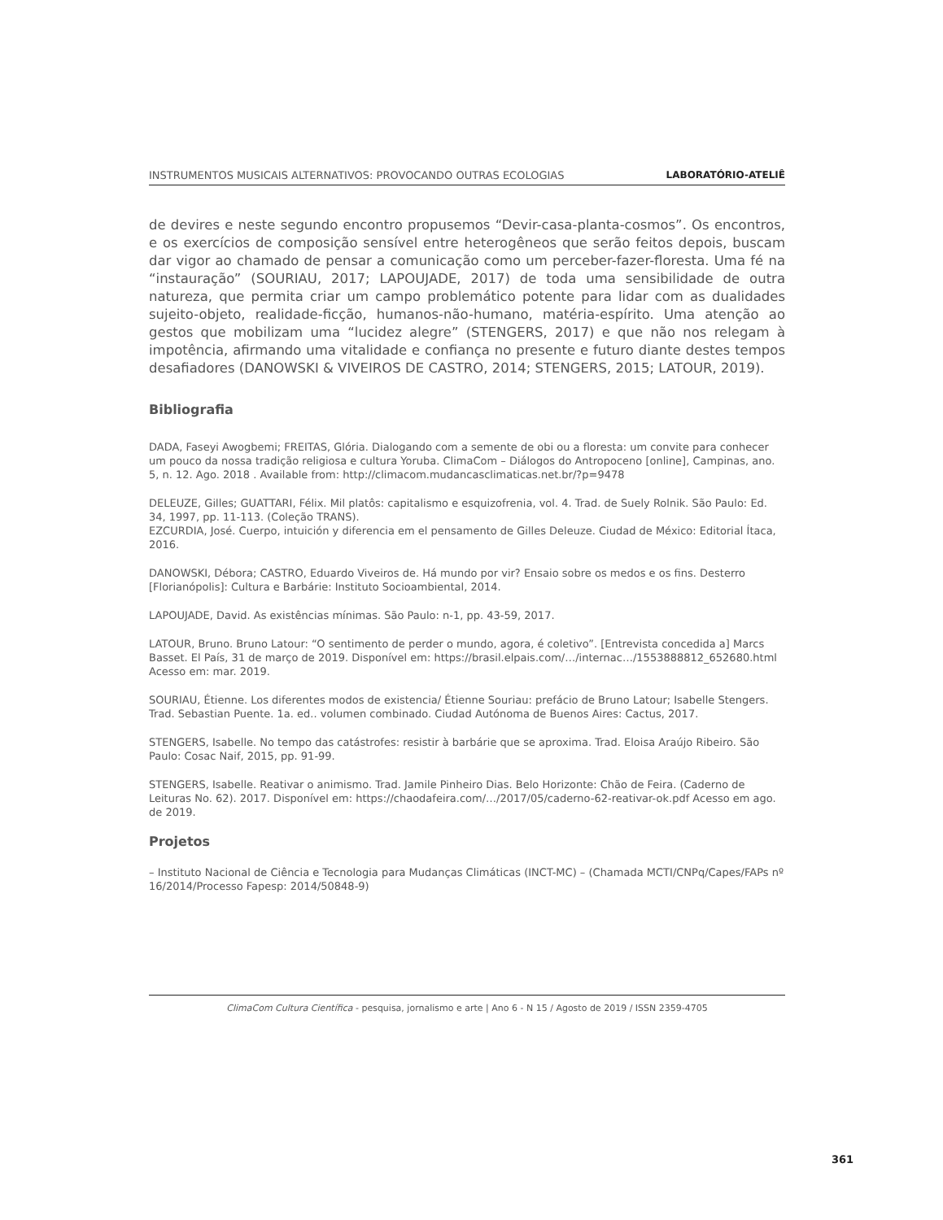INSTRUMENTOS MUSICAIS ALTERNATIVOS: PROVOCANDO OUTRAS ECOLOGIAS LABORATÓRIO-ATELIÊ
de devires e neste segundo encontro propusemos “Devir-casa-planta-cosmos”. Os encontros, e os exercícios de composição sensível entre heterogêneos que serão feitos depois, buscam dar vigor ao chamado de pensar a comunicação como um perceber-fazer-floresta. Uma fé na “instauração” (SOURIAU, 2017; LAPOUJADE, 2017) de toda uma sensibilidade de outra natureza, que permita criar um campo problemático potente para lidar com as dualidades sujeito-objeto, realidade-ficção, humanos-não-humano, matéria-espírito. Uma atenção ao gestos que mobilizam uma “lucidez alegre” (STENGERS, 2017) e que não nos relegam à impotência, afirmando uma vitalidade e confiança no presente e futuro diante destes tempos desafiadores (DANOWSKI & VIVEIROS DE CASTRO, 2014; STENGERS, 2015; LATOUR, 2019).
Bibliografia
DADA, Faseyi Awogbemi; FREITAS, Glória. Dialogando com a semente de obi ou a floresta: um convite para conhecer um pouco da nossa tradição religiosa e cultura Yoruba. ClimaCom – Diálogos do Antropoceno [online], Campinas, ano. 5, n. 12. Ago. 2018 . Available from: http://climacom.mudancasclimaticas.net.br/?p=9478
DELEUZE, Gilles; GUATTARI, Félix. Mil platôs: capitalismo e esquizofrenia, vol. 4. Trad. de Suely Rolnik. São Paulo: Ed. 34, 1997, pp. 11-113. (Coleção TRANS).
EZCURDIA, José. Cuerpo, intuición y diferencia em el pensamento de Gilles Deleuze. Ciudad de México: Editorial Ítaca, 2016.
DANOWSKI, Débora; CASTRO, Eduardo Viveiros de. Há mundo por vir? Ensaio sobre os medos e os fins. Desterro [Florianópolis]: Cultura e Barbárie: Instituto Socioambiental, 2014.
LAPOUJADE, David. As existências mínimas. São Paulo: n-1, pp. 43-59, 2017.
LATOUR, Bruno. Bruno Latour: “O sentimento de perder o mundo, agora, é coletivo”. [Entrevista concedida a] Marcs Basset. El País, 31 de março de 2019. Disponível em: https://brasil.elpais.com/…/internac…/1553888812_652680.html Acesso em: mar. 2019.
SOURIAU, Étienne. Los diferentes modos de existencia/ Étienne Souriau: prefácio de Bruno Latour; Isabelle Stengers. Trad. Sebastian Puente. 1a. ed.. volumen combinado. Ciudad Autónoma de Buenos Aires: Cactus, 2017.
STENGERS, Isabelle. No tempo das catástrofes: resistir à barbárie que se aproxima. Trad. Eloisa Araújo Ribeiro. São Paulo: Cosac Naif, 2015, pp. 91-99.
STENGERS, Isabelle. Reativar o animismo. Trad. Jamile Pinheiro Dias. Belo Horizonte: Chão de Feira. (Caderno de Leituras No. 62). 2017. Disponível em: https://chaodafeira.com/…/2017/05/caderno-62-reativar-ok.pdf Acesso em ago. de 2019.
Projetos
– Instituto Nacional de Ciência e Tecnologia para Mudanças Climáticas (INCT-MC) – (Chamada MCTI/CNPq/Capes/FAPs nº 16/2014/Processo Fapesp: 2014/50848-9)
ClimaCom Cultura Científica - pesquisa, jornalismo e arte | Ano 6 - N 15 / Agosto de 2019 / ISSN 2359-4705
361